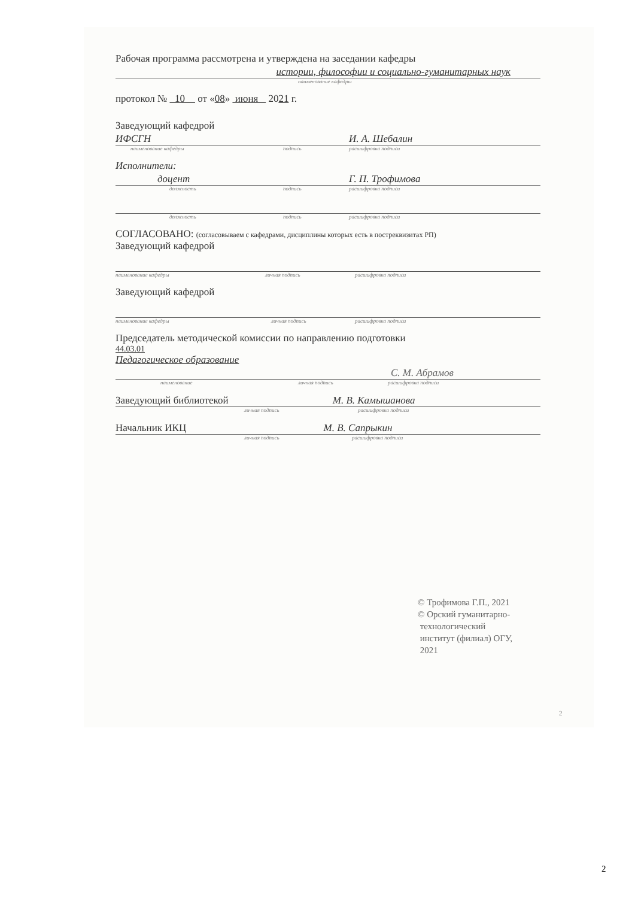Рабочая программа рассмотрена и утверждена на заседании кафедры
истории, философии и социально-гуманитарных наук
наименование кафедры
протокол № 10 от «08» июня 2021 г.
Заведующий кафедрой
ИФСГН И. А. Шебалин
наименование кафедры подпись расшифровка подписи
Исполнители:
доцент Г. П. Трофимова
должность подпись расшифровка подписи
должность подпись расшифровка подписи
СОГЛАСОВАНО: (согласовываем с кафедрами, дисциплины которых есть в постреквизитах РП)
Заведующий кафедрой
наименование кафедры личная подпись расшифровка подписи
Заведующий кафедрой
наименование кафедры личная подпись расшифровка подписи
Председатель методической комиссии по направлению подготовки
44.03.01
Педагогическое образование
С. М. Абрамов
наименование личная подпись расшифровка подписи
Заведующий библиотекой М. В. Камышанова
личная подпись расшифровка подписи
Начальник ИКЦ М. В. Сапрыкин
личная подпись расшифровка подписи
© Трофимова Г.П., 2021
© Орский гуманитарно-
технологический
институт (филиал) ОГУ,
2021
2
2